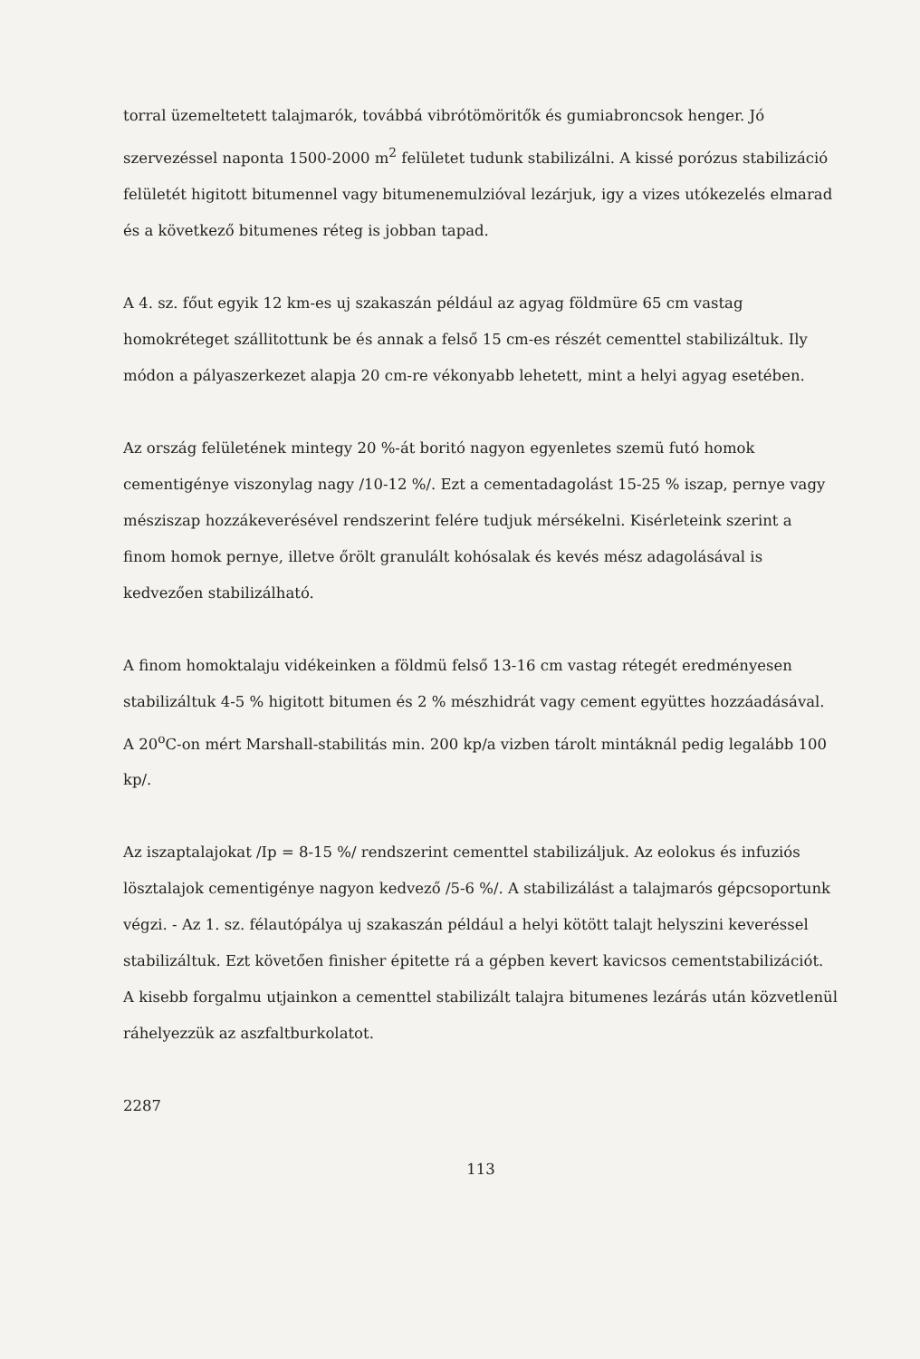torral üzemeltetett talajmarók, továbbá vibrótömöritők és gumiabroncsok henger. Jó szervezéssel naponta 1500-2000 m<sup>2</sup> felületet tudunk stabilizálni. A kissé porózus stabilizáció felületét higitott bitumennel vagy bitumenemulzióval lezárjuk, igy a vizes utókezelés elmarad és a következő bitumenes réteg is jobban tapad.
A 4. sz. főut egyik 12 km-es uj szakaszán például az agyag földmüre 65 cm vastag homokréteget szállitottunk be és annak a felső 15 cm-es részét cementtel stabilizáltuk. Ily módon a pályaszerkezet alapja 20 cm-re vékonyabb lehetett, mint a helyi agyag esetében.
Az ország felületének mintegy 20 %-át boritó nagyon egyenletes szemü futó homok cementigénye viszonylag nagy /10-12 %/. Ezt a cementadagolást 15-25 % iszap, pernye vagy mésziszap hozzákeverésével rendszerint felére tudjuk mérsékelni. Kisérleteink szerint a finom homok pernye, illetve őrölt granulált kohósalak és kevés mész adagolásával is kedvezően stabilizálható.
A finom homoktalaju vidékeinken a földmü felső 13-16 cm vastag rétegét eredményesen stabilizáltuk 4-5 % higitott bitumen és 2 % mészhidrát vagy cement együttes hozzáadásával. A 20<sup>o</sup>C-on mért Marshall-stabilitás min. 200 kp/a vizben tárolt mintáknál pedig legalább 100 kp/.
Az iszaptalajokat /Ip = 8-15 %/ rendszerint cementtel stabilizáljuk. Az eolokus és infuziós lösztalajok cementigénye nagyon kedvező /5-6 %/. A stabilizálást a talajmarós gépcsoportunk végzi. - Az 1. sz. félautópálya uj szakaszán például a helyi kötött talajt helyszini keveréssel stabilizáltuk. Ezt követően finisher épitette rá a gépben kevert kavicsos cementstabilizációt. A kisebb forgalmu utjainkon a cementtel stabilizált talajra bitumenes lezárás után közvetlenül ráhelyezzük az aszfaltburkolatot.
2287
113